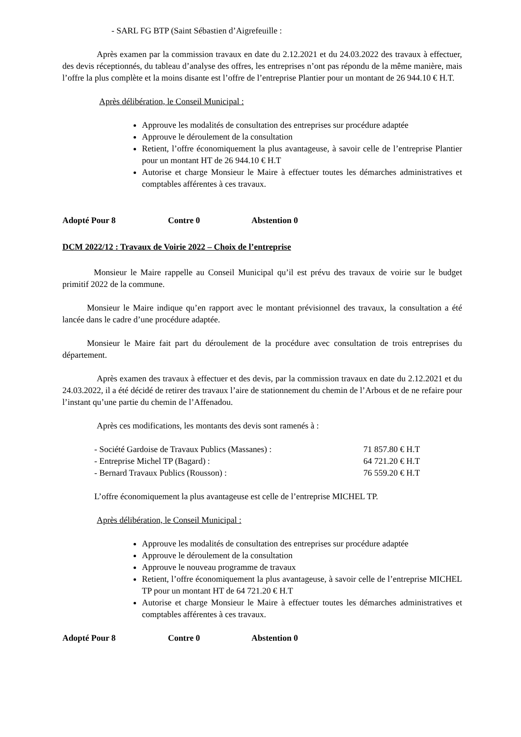- SARL FG BTP (Saint Sébastien d’Aigrefeuille :
Après examen par la commission travaux en date du 2.12.2021 et du 24.03.2022 des travaux à effectuer, des devis réceptionnés, du tableau d’analyse des offres, les entreprises n’ont pas répondu de la même manière, mais l’offre la plus complète et la moins disante est l’offre de l’entreprise Plantier pour un montant de 26 944.10 € H.T.
Après délibération, le Conseil Municipal :
Approuve les modalités de consultation des entreprises sur procédure adaptée
Approuve le déroulement de la consultation
Retient, l’offre économiquement la plus avantageuse, à savoir celle de l’entreprise Plantier pour un montant HT de 26 944.10 € H.T
Autorise et charge Monsieur le Maire à effectuer toutes les démarches administratives et comptables afférentes à ces travaux.
Adopté Pour 8 Contre 0 Abstention 0
DCM 2022/12 : Travaux de Voirie 2022 – Choix de l’entreprise
Monsieur le Maire rappelle au Conseil Municipal qu’il est prévu des travaux de voirie sur le budget primitif 2022 de la commune.
Monsieur le Maire indique qu’en rapport avec le montant prévisionnel des travaux, la consultation a été lancée dans le cadre d’une procédure adaptée.
Monsieur le Maire fait part du déroulement de la procédure avec consultation de trois entreprises du département.
Après examen des travaux à effectuer et des devis, par la commission travaux en date du 2.12.2021 et du 24.03.2022, il a été décidé de retirer des travaux l’aire de stationnement du chemin de l’Arbous et de ne refaire pour l’instant qu’une partie du chemin de l’Affenadou.
Après ces modifications, les montants des devis sont ramenés à :
- Société Gardoise de Travaux Publics (Massanes) : 71 857.80 € H.T
- Entreprise Michel TP (Bagard) : 64 721.20 € H.T
- Bernard Travaux Publics (Rousson) : 76 559.20 € H.T
L’offre économiquement la plus avantageuse est celle de l’entreprise MICHEL TP.
Après délibération, le Conseil Municipal :
Approuve les modalités de consultation des entreprises sur procédure adaptée
Approuve le déroulement de la consultation
Approuve le nouveau programme de travaux
Retient, l’offre économiquement la plus avantageuse, à savoir celle de l’entreprise MICHEL TP pour un montant HT de 64 721.20 € H.T
Autorise et charge Monsieur le Maire à effectuer toutes les démarches administratives et comptables afférentes à ces travaux.
Adopté Pour 8 Contre 0 Abstention 0